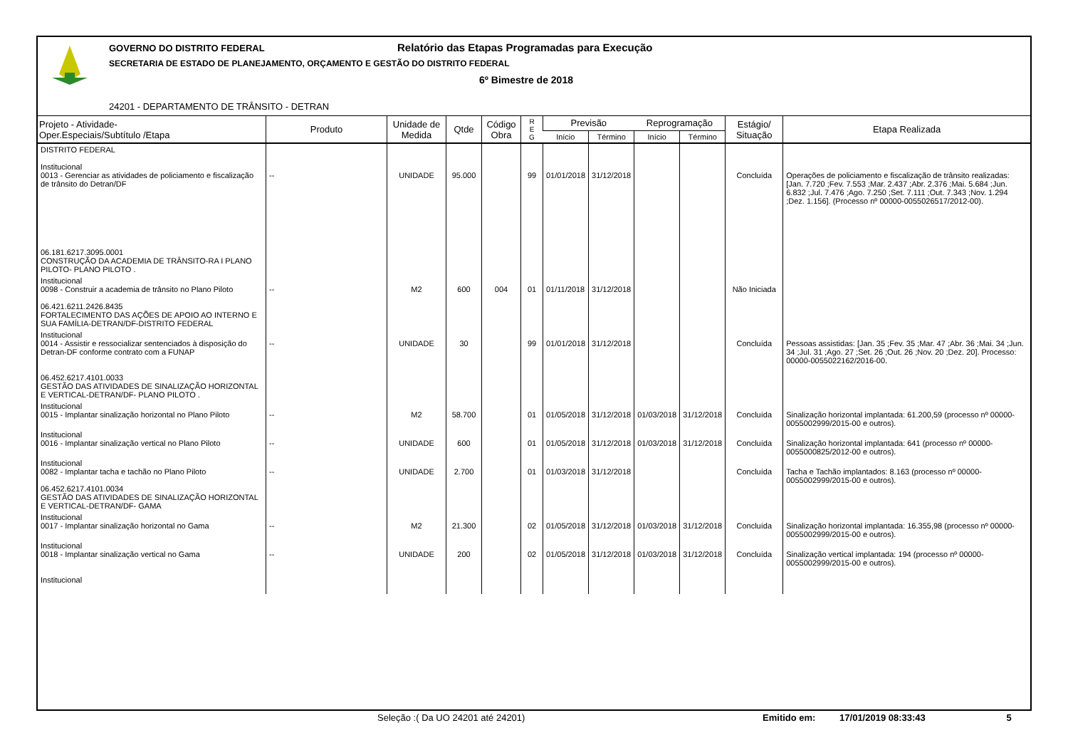GOVERNO DO DISTRITO FEDERAL
Relatório das Etapas Programadas para Execução
SECRETARIA DE ESTADO DE PLANEJAMENTO, ORÇAMENTO E GESTÃO DO DISTRITO FEDERAL
6º Bimestre de 2018
24201 - DEPARTAMENTO DE TRÂNSITO - DETRAN
| Projeto - Atividade- Oper.Especiais/Subtítulo /Etapa | Produto | Unidade de Medida | Qtde | Código Obra | R E G | Previsão | | Reprogramação | | Estágio/ Situação | Etapa Realizada |
| --- | --- | --- | --- | --- | --- | --- | --- | --- | --- | --- | --- |
| | | | | | | Início | Término | Início | Término | | |
| DISTRITO FEDERAL Institucional 0013 - Gerenciar as atividades de policiamento e fiscalização de trânsito do Detran/DF 06.181.6217.3095.0001 CONSTRUÇÃO DA ACADEMIA DE TRÂNSITO-RA I PLANO PILOTO- PLANO PILOTO . | -- | UNIDADE | 95.000 | | 99 | 01/01/2018 | 31/12/2018 | | | Concluída | Operações de policiamento e fiscalização de trânsito realizadas: [Jan. 7.720 ;Fev. 7.553 ;Mar. 2.437 ;Abr. 2.376 ;Mai. 5.684 ;Jun. 6.832 ;Jul. 7.476 ;Ago. 7.250 ;Set. 7.111 ;Out. 7.343 ;Nov. 1.294 ;Dez. 1.156]. (Processo nº 00000-0055026517/2012-00). |
| Institucional 0098 - Construir a academia de trânsito no Plano Piloto 06.421.6211.2426.8435 FORTALECIMENTO DAS AÇÕES DE APOIO AO INTERNO E SUA FAMÍLIA-DETRAN/DF-DISTRITO FEDERAL | -- | M2 | 600 | 004 | 01 | 01/11/2018 | 31/12/2018 | | | Não Iniciada | |
| Institucional 0014 - Assistir e ressocializar sentenciados à disposição do Detran-DF conforme contrato com a FUNAP 06.452.6217.4101.0033 GESTÃO DAS ATIVIDADES DE SINALIZAÇÃO HORIZONTAL E VERTICAL-DETRAN/DF- PLANO PILOTO . | -- | UNIDADE | 30 | | 99 | 01/01/2018 | 31/12/2018 | | | Concluída | Pessoas assistidas: [Jan. 35 ;Fev. 35 ;Mar. 47 ;Abr. 36 ;Mai. 34 ;Jun. 34 ;Jul. 31 ;Ago. 27 ;Set. 26 ;Out. 26 ;Nov. 20 ;Dez. 20]. Processo: 00000-0055022162/2016-00. |
| Institucional 0015 - Implantar sinalização horizontal no Plano Piloto | -- | M2 | 58.700 | | 01 | 01/05/2018 | 31/12/2018 | 01/03/2018 | 31/12/2018 | Concluída | Sinalização horizontal implantada: 61.200,59 (processo nº 00000-0055002999/2015-00 e outros). |
| Institucional 0016 - Implantar sinalização vertical no Plano Piloto | -- | UNIDADE | 600 | | 01 | 01/05/2018 | 31/12/2018 | 01/03/2018 | 31/12/2018 | Concluída | Sinalização horizontal implantada: 641 (processo nº 00000-0055000825/2012-00 e outros). |
| Institucional 0082 - Implantar tacha e tachão no Plano Piloto 06.452.6217.4101.0034 GESTÃO DAS ATIVIDADES DE SINALIZAÇÃO HORIZONTAL E VERTICAL-DETRAN/DF- GAMA | -- | UNIDADE | 2.700 | | 01 | 01/03/2018 | 31/12/2018 | | | Concluída | Tacha e Tachão implantados: 8.163 (processo nº 00000-0055002999/2015-00 e outros). |
| Institucional 0017 - Implantar sinalização horizontal no Gama | -- | M2 | 21.300 | | 02 | 01/05/2018 | 31/12/2018 | 01/03/2018 | 31/12/2018 | Concluída | Sinalização horizontal implantada: 16.355,98 (processo nº 00000-0055002999/2015-00 e outros). |
| Institucional 0018 - Implantar sinalização vertical no Gama Institucional | -- | UNIDADE | 200 | | 02 | 01/05/2018 | 31/12/2018 | 01/03/2018 | 31/12/2018 | Concluída | Sinalização vertical implantada: 194 (processo nº 00000-0055002999/2015-00 e outros). |
Seleção :( Da UO 24201 até 24201) Emitido em: 17/01/2019 08:33:43 5